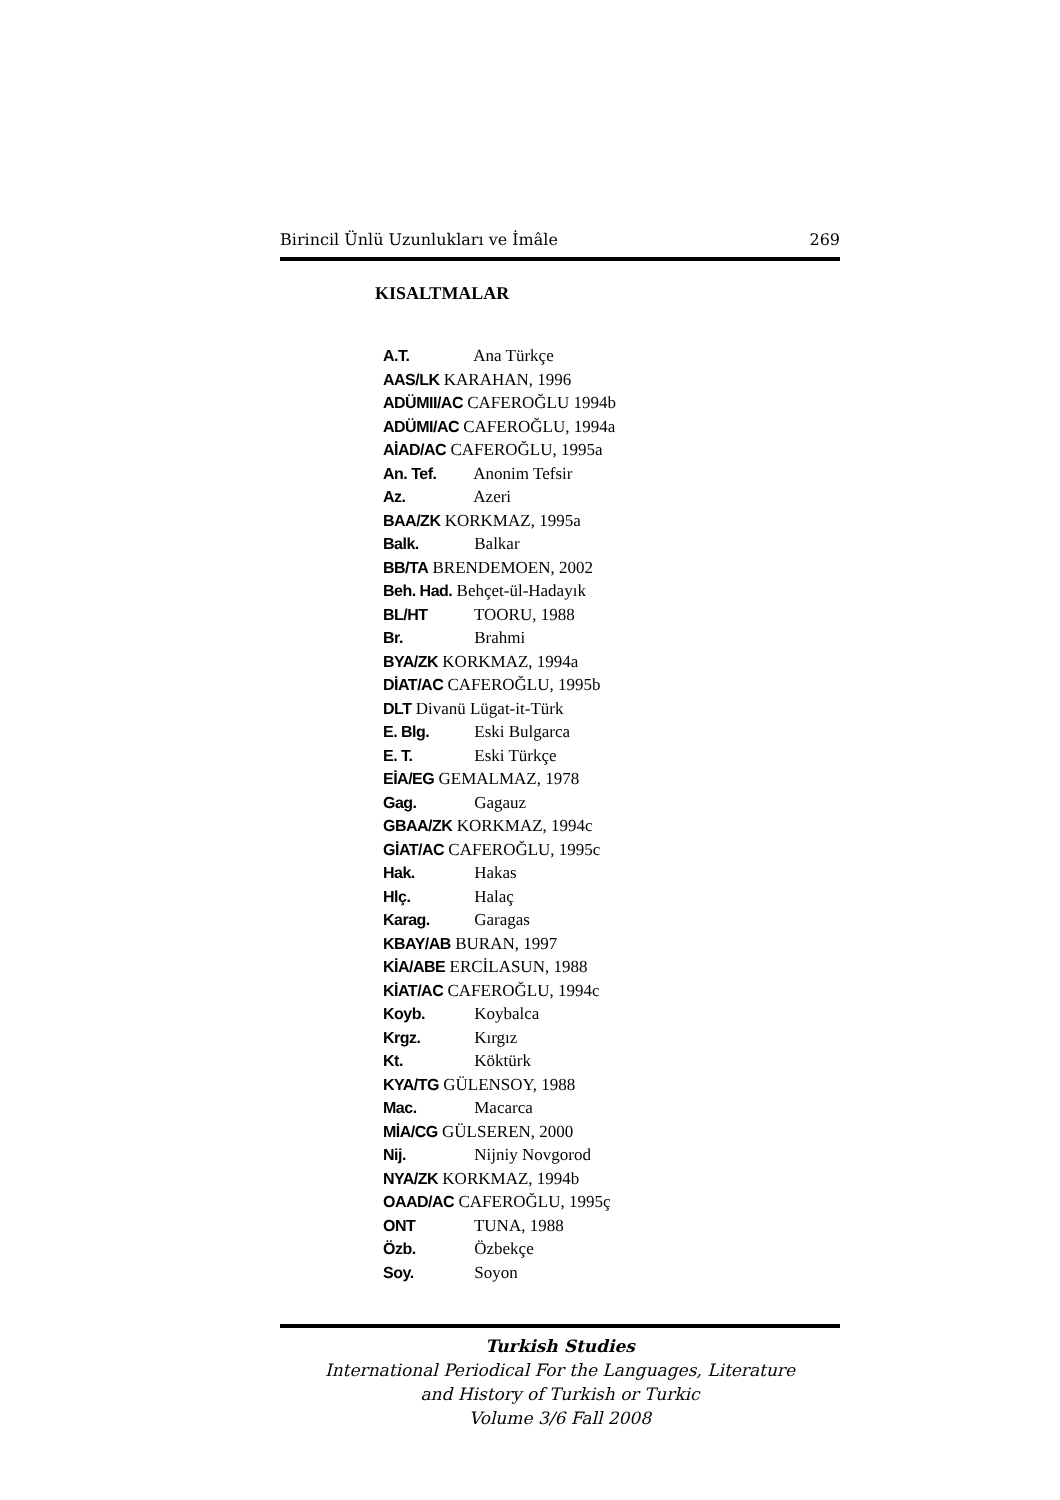Birincil Ünlü Uzunlukları ve İmâle 269
KISALTMALAR
A.T. Ana Türkçe
AAS/LK KARAHAN, 1996
ADÜMII/AC CAFEROĞLU 1994b
ADÜMI/AC CAFEROĞLU, 1994a
AİAD/AC CAFEROĞLU, 1995a
An. Tef. Anonim Tefsir
Az. Azeri
BAA/ZK KORKMAZ, 1995a
Balk. Balkar
BB/TA BRENDEMOEN, 2002
Beh. Had. Behçet-ül-Hadayık
BL/HT TOORU, 1988
Br. Brahmi
BYA/ZK KORKMAZ, 1994a
DİAT/AC CAFEROĞLU, 1995b
DLT Divanü Lügat-it-Türk
E. Blg. Eski Bulgarca
E. T. Eski Türkçe
EİA/EG GEMALMAZ, 1978
Gag. Gagauz
GBAA/ZK KORKMAZ, 1994c
GİAT/AC CAFEROĞLU, 1995c
Hak. Hakas
Hlç. Halaç
Karag. Garagas
KBAY/AB BURAN, 1997
KİA/ABE ERCİLASUN, 1988
KİAT/AC CAFEROĞLU, 1994c
Koyb. Koybalca
Krgz. Kırgız
Kt. Köktürk
KYA/TG GÜLENSOY, 1988
Mac. Macarca
MİA/CG GÜLSEREN, 2000
Nij. Nijniy Novgorod
NYA/ZK KORKMAZ, 1994b
OAAD/AC CAFEROĞLU, 1995ç
ONT TUNA, 1988
Özb. Özbekçe
Soy. Soyon
Turkish Studies
International Periodical For the Languages, Literature
and History of Turkish or Turkic
Volume 3/6 Fall 2008